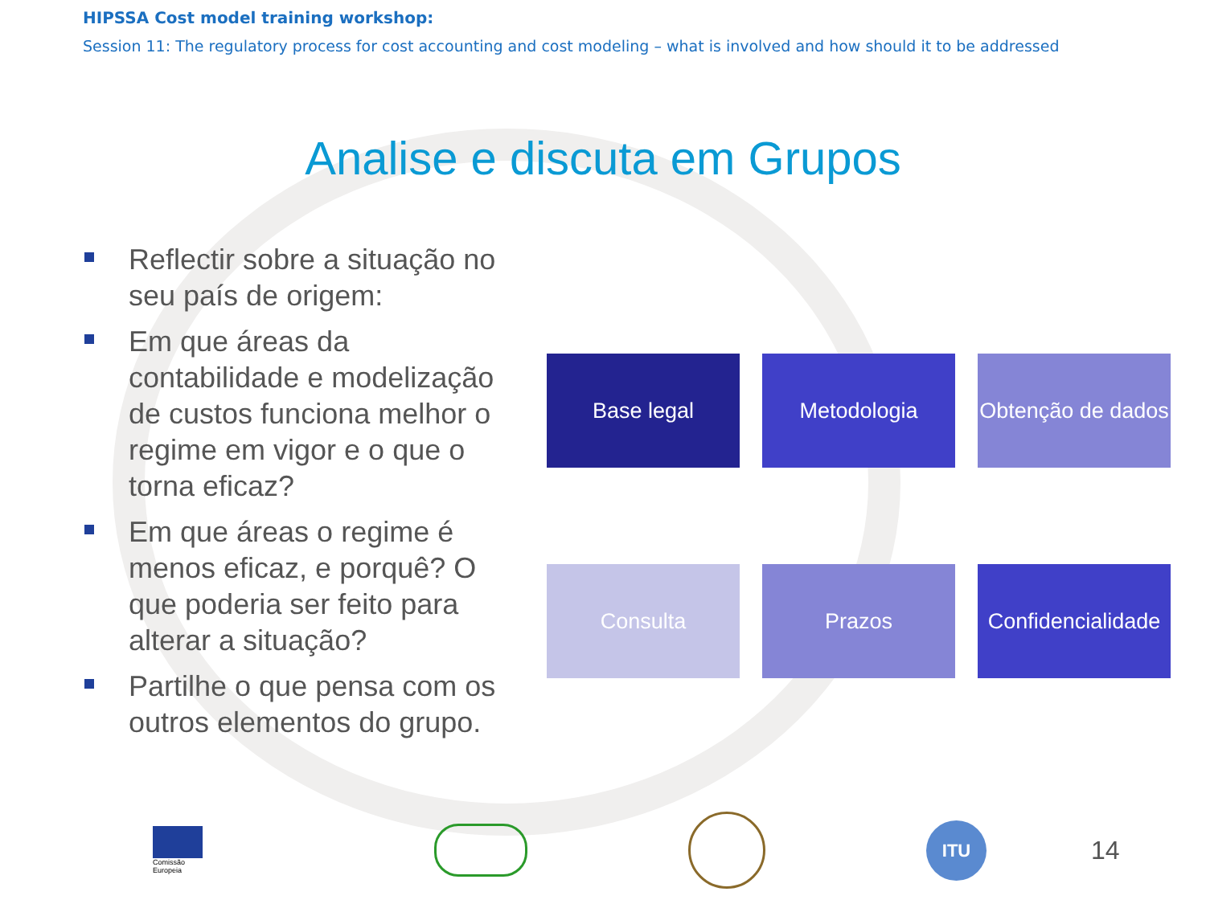HIPSSA Cost model training workshop:
Session 11: The regulatory process for cost accounting and cost modeling – what is involved and how should it to be addressed
Analise e discuta em Grupos
Reflectir sobre a situação no seu país de origem:
Em que áreas da contabilidade e modelização de custos funciona melhor o regime em vigor e o que o torna eficaz?
Em que áreas o regime é menos eficaz, e porquê? O que poderia ser feito para alterar a situação?
Partilhe o que pensa com os outros elementos do grupo.
Base legal
Metodologia
Obtenção de dados
Consulta
Prazos
Confidencialidade
Comissão
Europeia
ITU
14